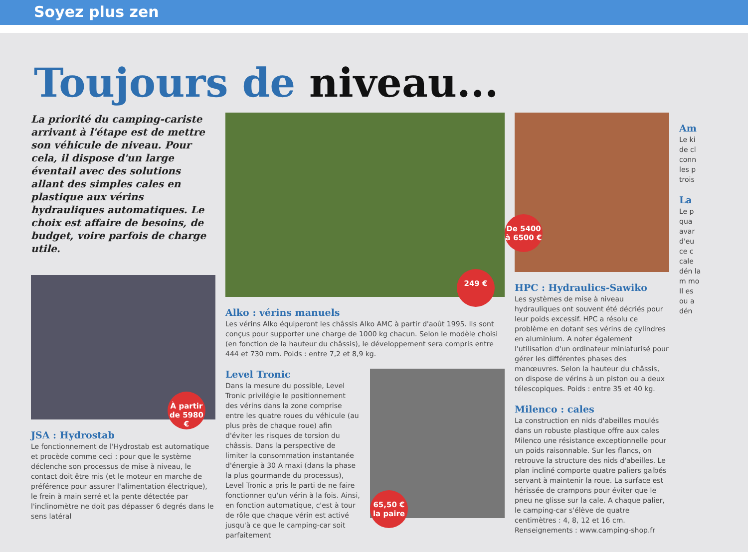Soyez plus zen
Toujours de niveau...
La priorité du camping-cariste arrivant à l'étape est de mettre son véhicule de niveau. Pour cela, il dispose d'un large éventail avec des solutions allant des simples cales en plastique aux vérins hydrauliques automatiques. Le choix est affaire de besoins, de budget, voire parfois de charge utile.
À partir de 5980 €
JSA : Hydrostab
Le fonctionnement de l'Hydrostab est automatique et procède comme ceci : pour que le système déclenche son processus de mise à niveau, le contact doit être mis (et le moteur en marche de préférence pour assurer l'alimentation électrique), le frein à main serré et la pente détectée par l'inclinomètre ne doit pas dépasser 6 degrés dans le sens latéral
249 €
Alko : vérins manuels
Les vérins Alko équiperont les châssis Alko AMC à partir d'août 1995. Ils sont conçus pour supporter une charge de 1000 kg chacun. Selon le modèle choisi (en fonction de la hauteur du châssis), le développement sera compris entre 444 et 730 mm. Poids : entre 7,2 et 8,9 kg.
Level Tronic
Dans la mesure du possible, Level Tronic privilégie le positionnement des vérins dans la zone comprise entre les quatre roues du véhicule (au plus près de chaque roue) afin d'éviter les risques de torsion du châssis. Dans la perspective de limiter la consommation instantanée d'énergie à 30 A maxi (dans la phase la plus gourmande du processus), Level Tronic a pris le parti de ne faire fonctionner qu'un vérin à la fois. Ainsi, en fonction automatique, c'est à tour de rôle que chaque vérin est activé jusqu'à ce que le camping-car soit parfaitement
65,50 € la paire
De 5400 à 6500 €
HPC : Hydraulics-Sawiko
Les systèmes de mise à niveau hydrauliques ont souvent été décriés pour leur poids excessif. HPC a résolu ce problème en dotant ses vérins de cylindres en aluminium. A noter également l'utilisation d'un ordinateur miniaturisé pour gérer les différentes phases des manœuvres. Selon la hauteur du châssis, on dispose de vérins à un piston ou a deux télescopiques. Poids : entre 35 et 40 kg.
Milenco : cales
La construction en nids d'abeilles moulés dans un robuste plastique offre aux cales Milenco une résistance exceptionnelle pour un poids raisonnable. Sur les flancs, on retrouve la structure des nids d'abeilles. Le plan incliné comporte quatre paliers galbés servant à maintenir la roue. La surface est hérissée de crampons pour éviter que le pneu ne glisse sur la cale. A chaque palier, le camping-car s'élève de quatre centimètres : 4, 8, 12 et 16 cm. Renseignements : www.camping-shop.fr
Am
Le ki de cl conn les p trois
La
Le p qua avar d'eu ce c cale dén la m mo Il es ou a dén